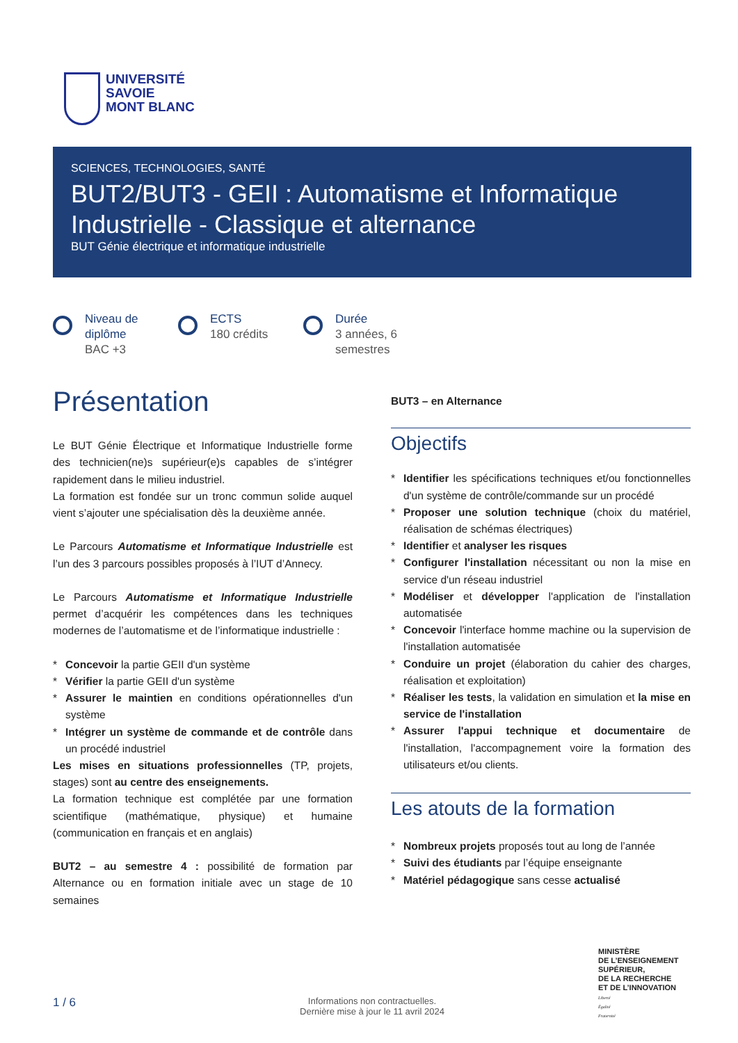UNIVERSITÉ
SAVOIE
MONT BLANC
SCIENCES, TECHNOLOGIES, SANTÉ
BUT2/BUT3 - GEII : Automatisme et Informatique Industrielle - Classique et alternance
BUT Génie électrique et informatique industrielle
Niveau de diplôme
BAC +3
ECTS
180 crédits
Durée
3 années, 6 semestres
Présentation
Le BUT Génie Électrique et Informatique Industrielle forme des technicien(ne)s supérieur(e)s capables de s’intégrer rapidement dans le milieu industriel.
La formation est fondée sur un tronc commun solide auquel vient s’ajouter une spécialisation dès la deuxième année.
Le Parcours Automatisme et Informatique Industrielle est l’un des 3 parcours possibles proposés à l’IUT d’Annecy.
Le Parcours Automatisme et Informatique Industrielle permet d’acquérir les compétences dans les techniques modernes de l’automatisme et de l’informatique industrielle :
* Concevoir la partie GEII d'un système
* Vérifier la partie GEII d'un système
* Assurer le maintien en conditions opérationnelles d'un système
* Intégrer un système de commande et de contrôle dans un procédé industriel
Les mises en situations professionnelles (TP, projets, stages) sont au centre des enseignements.
La formation technique est complétée par une formation scientifique (mathématique, physique) et humaine (communication en français et en anglais)
BUT2 – au semestre 4 : possibilité de formation par Alternance ou en formation initiale avec un stage de 10 semaines
BUT3 – en Alternance
Objectifs
* Identifier les spécifications techniques et/ou fonctionnelles d'un système de contrôle/commande sur un procédé
* Proposer une solution technique (choix du matériel, réalisation de schémas électriques)
* Identifier et analyser les risques
* Configurer l'installation nécessitant ou non la mise en service d'un réseau industriel
* Modéliser et développer l'application de l'installation automatisée
* Concevoir l'interface homme machine ou la supervision de l'installation automatisée
* Conduire un projet (élaboration du cahier des charges, réalisation et exploitation)
* Réaliser les tests, la validation en simulation et la mise en service de l'installation
* Assurer l'appui technique et documentaire de l'installation, l'accompagnement voire la formation des utilisateurs et/ou clients.
Les atouts de la formation
* Nombreux projets proposés tout au long de l’année
* Suivi des étudiants par l’équipe enseignante
* Matériel pédagogique sans cesse actualisé
MINISTÈRE
DE L’ENSEIGNEMENT
SUPÉRIEUR,
DE LA RECHERCHE
ET DE L’INNOVATION
Liberté
Égalité
Fraternité
1 / 6
Informations non contractuelles.
Dernière mise à jour le 11 avril 2024